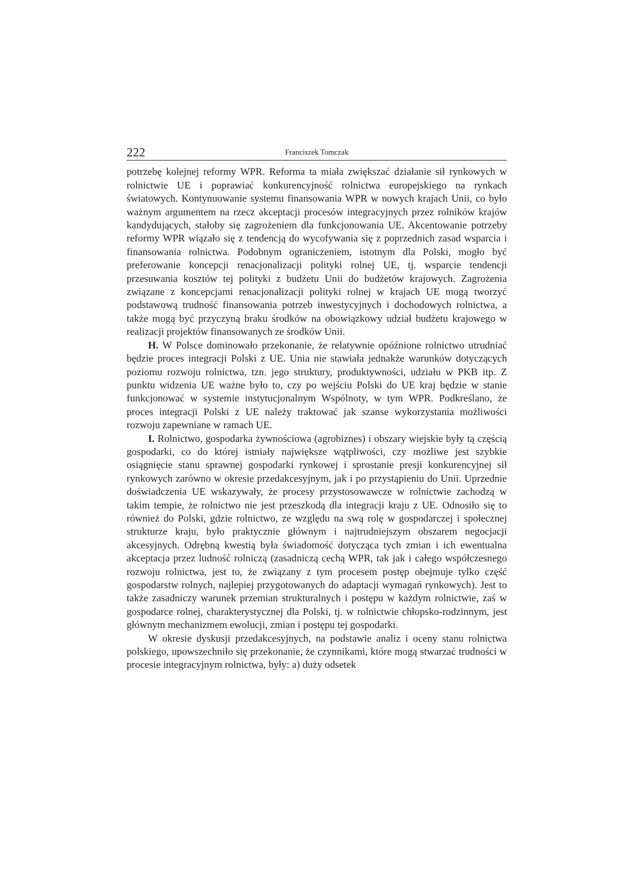222 Franciszek Tomczak
potrzebę kolejnej reformy WPR. Reforma ta miała zwiększać działanie sił rynkowych w rolnictwie UE i poprawiać konkurencyjność rolnictwa europejskiego na rynkach światowych. Kontynuowanie systemu finansowania WPR w nowych krajach Unii, co było ważnym argumentem na rzecz akceptacji procesów integracyjnych przez rolników krajów kandydujących, stałoby się zagrożeniem dla funkcjonowania UE. Akcentowanie potrzeby reformy WPR wiązało się z tendencją do wycofywania się z poprzednich zasad wsparcia i finansowania rolnictwa. Podobnym ograniczeniem, istotnym dla Polski, mogło być preferowanie koncepcji renacjonalizacji polityki rolnej UE, tj. wsparcie tendencji przesuwania kosztów tej polityki z budżetu Unii do budżetów krajowych. Zagrożenia związane z koncepcjami renacjonalizacji polityki rolnej w krajach UE mogą tworzyć podstawową trudność finansowania potrzeb inwestycyjnych i dochodowych rolnictwa, a także mogą być przyczyną braku środków na obowiązkowy udział budżetu krajowego w realizacji projektów finansowanych ze środków Unii.
H. W Polsce dominowało przekonanie, że relatywnie opóźnione rolnictwo utrudniać będzie proces integracji Polski z UE. Unia nie stawiała jednakże warunków dotyczących poziomu rozwoju rolnictwa, tzn. jego struktury, produktywności, udziału w PKB itp. Z punktu widzenia UE ważne było to, czy po wejściu Polski do UE kraj będzie w stanie funkcjonować w systemie instytucjonalnym Wspólnoty, w tym WPR. Podkreślano, że proces integracji Polski z UE należy traktować jak szanse wykorzystania możliwości rozwoju zapewniane w ramach UE.
I. Rolnictwo, gospodarka żywnościowa (agrobiznes) i obszary wiejskie były tą częścią gospodarki, co do której istniały największe wątpliwości, czy możliwe jest szybkie osiągnięcie stanu sprawnej gospodarki rynkowej i sprostanie presji konkurencyjnej sił rynkowych zarówno w okresie przedakcesyjnym, jak i po przystąpieniu do Unii. Uprzednie doświadczenia UE wskazywały, że procesy przystosowawcze w rolnictwie zachodzą w takim tempie, że rolnictwo nie jest przeszkodą dla integracji kraju z UE. Odnosiło się to również do Polski, gdzie rolnictwo, ze względu na swą rolę w gospodarczej i społecznej strukturze kraju, było praktycznie głównym i najtrudniejszym obszarem negocjacji akcesyjnych. Odrębną kwestią była świadomość dotycząca tych zmian i ich ewentualna akceptacja przez ludność rolniczą (zasadniczą cechą WPR, tak jak i całego współczesnego rozwoju rolnictwa, jest to, że związany z tym procesem postęp obejmuje tylko część gospodarstw rolnych, najlepiej przygotowanych do adaptacji wymagań rynkowych). Jest to także zasadniczy warunek przemian strukturalnych i postępu w każdym rolnictwie, zaś w gospodarce rolnej, charakterystycznej dla Polski, tj. w rolnictwie chłopsko-rodzinnym, jest głównym mechanizmem ewolucji, zmian i postępu tej gospodarki.
W okresie dyskusji przedakcesyjnych, na podstawie analiz i oceny stanu rolnictwa polskiego, upowszechniło się przekonanie, że czynnikami, które mogą stwarzać trudności w procesie integracyjnym rolnictwa, były: a) duży odsetek